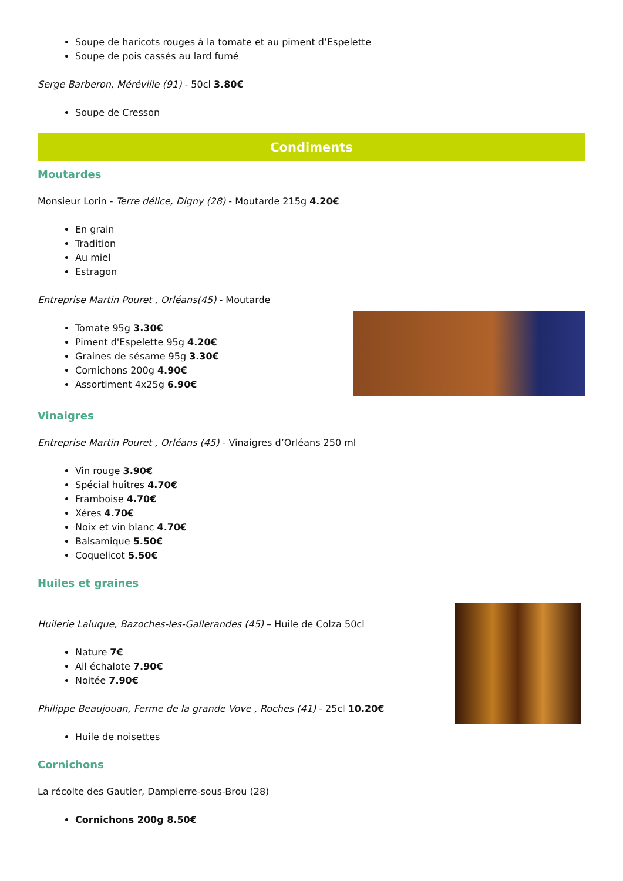Soupe de haricots rouges à la tomate et au piment d’Espelette
Soupe de pois cassés au lard fumé
Serge Barberon, Méréville (91) - 50cl 3.80€
Soupe de Cresson
Condiments
Moutardes
Monsieur Lorin - Terre délice, Digny (28) - Moutarde 215g 4.20€
En grain
Tradition
Au miel
Estragon
Entreprise Martin Pouret , Orléans(45) - Moutarde
Tomate 95g 3.30€
Piment d'Espelette 95g 4.20€
Graines de sésame 95g 3.30€
Cornichons 200g 4.90€
Assortiment 4x25g 6.90€
Vinaigres
Entreprise Martin Pouret , Orléans (45) - Vinaigres d’Orléans 250 ml
Vin rouge 3.90€
Spécial huîtres 4.70€
Framboise 4.70€
Xéres 4.70€
Noix et vin blanc 4.70€
Balsamique 5.50€
Coquelicot 5.50€
Huiles et graines
Huilerie Laluque, Bazoches-les-Gallerandes (45) – Huile de Colza 50cl
Nature 7€
Ail échalote 7.90€
Noitée 7.90€
Philippe Beaujouan, Ferme de la grande Vove , Roches (41) - 25cl 10.20€
Huile de noisettes
Cornichons
La récolte des Gautier, Dampierre-sous-Brou (28)
Cornichons 200g 8.50€